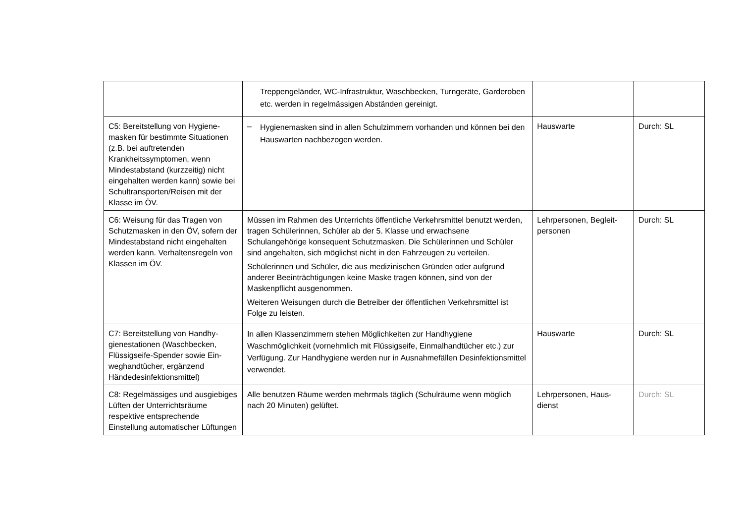| | Treppengeländer, WC-Infrastruktur, Waschbecken, Turngeräte, Garderoben etc. werden in regelmässigen Abständen gereinigt. | | |
| C5: Bereitstellung von Hygiene­masken für bestimmte Situatio­nen (z.B. bei auftretenden Krankheitssymptomen, wenn Mindestabstand (kurzzeitig) nicht eingehalten werden kann) sowie bei Schultransporten/Reisen mit der Klasse im ÖV. | – Hygienemasken sind in allen Schulzimmern vorhanden und können bei den Hauswarten nachbezogen werden. | Hauswarte | Durch: SL |
| C6: Weisung für das Tragen von Schutzmasken in den ÖV, sofern der Mindestabstand nicht einge­halten werden kann. Verhaltens­regeln von Klassen im ÖV. | Müssen im Rahmen des Unterrichts öffentliche Verkehrsmittel benutzt werden, tragen Schülerinnen, Schüler ab der 5. Klasse und erwachsene Schulangehörige konsequent Schutzmasken. Die Schülerinnen und Schüler sind angehalten, sich möglichst nicht in den Fahrzeugen zu verteilen. Schülerinnen und Schüler, die aus medizinischen Gründen oder auf­grund anderer Beeinträchtigungen keine Maske tragen können, sind von der Maskenpflicht ausgenommen. Weiteren Weisungen durch die Betreiber der öffentlichen Verkehrsmittel ist Folge zu leisten. | Lehrpersonen, Begleit­personen | Durch: SL |
| C7: Bereitstellung von Handhy­gienestationen (Waschbecken, Flüssigseife-Spender sowie Ein­weghandtücher, ergänzend Händedesinfektionsmittel) | In allen Klassenzimmern stehen Möglichkeiten zur Handhygiene Waschmöglichkeit (vornehmlich mit Flüssigseife, Einmalhandtücher etc.) zur Verfügung. Zur Handhygiene werden nur in Ausnahmefällen Desinfektionsmittel verwendet. | Hauswarte | Durch: SL |
| C8: Regelmässiges und ausgie­biges Lüften der Unterrichtsräu­me respektive entsprechende Einstellung automatischer Lüf­tungen | Alle benutzen Räume werden mehrmals täglich (Schulräume wenn möglich nach 20 Minuten) gelüftet. | Lehrpersonen, Haus­dienst | Durch: SL |